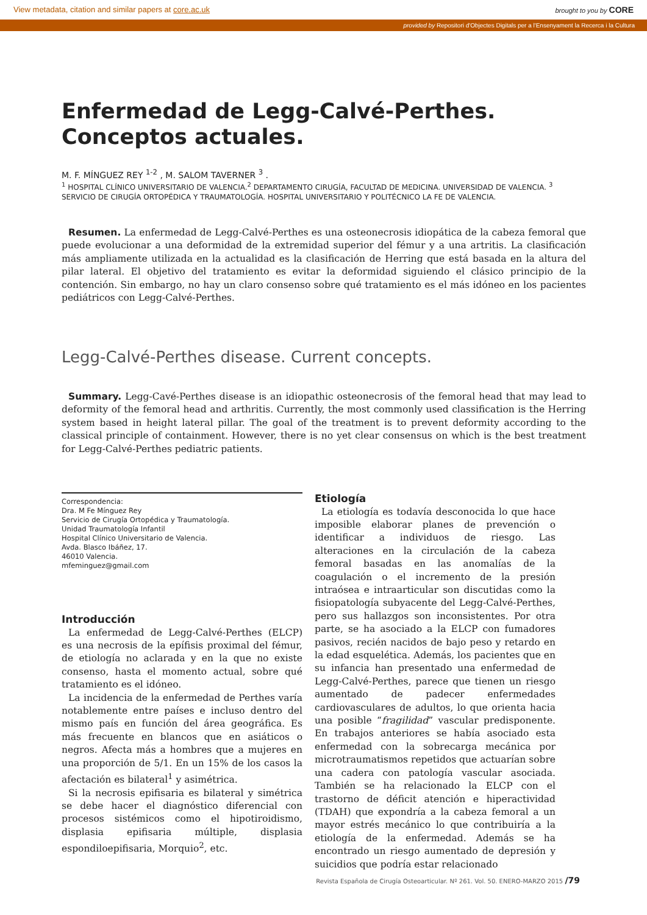View metadata, citation and similar papers at core.ac.uk brought to you by CORE
provided by Repositori d'Objectes Digitals per a l'Ensenyament la Recerca i la Cultura
Enfermedad de Legg-Calvé-Perthes.
Conceptos actuales.
M. F. MÍNGUEZ REY <sup>1-2</sup> , M. SALOM TAVERNER <sup>3</sup> .
<sup>1</sup> HOSPITAL CLÍNICO UNIVERSITARIO DE VALENCIA.<sup>2</sup> DEPARTAMENTO CIRUGÍA, FACULTAD DE MEDICINA. UNIVERSIDAD DE VALENCIA. <sup>3</sup> SERVICIO DE CIRUGÍA ORTOPÉDICA Y TRAUMATOLOGÍA. HOSPITAL UNIVERSITARIO Y POLITÉCNICO LA FE DE VALENCIA.
Resumen. La enfermedad de Legg-Calvé-Perthes es una osteonecrosis idiopática de la cabeza femoral que puede evolucionar a una deformidad de la extremidad superior del fémur y a una artritis. La clasificación más ampliamente utilizada en la actualidad es la clasificación de Herring que está basada en la altura del pilar lateral. El objetivo del tratamiento es evitar la deformidad siguiendo el clásico principio de la contención. Sin embargo, no hay un claro consenso sobre qué tratamiento es el más idóneo en los pacientes pediátricos con Legg-Calvé-Perthes.
Legg-Calvé-Perthes disease. Current concepts.
Summary. Legg-Cavé-Perthes disease is an idiopathic osteonecrosis of the femoral head that may lead to deformity of the femoral head and arthritis. Currently, the most commonly used classification is the Herring system based in height lateral pillar. The goal of the treatment is to prevent deformity according to the classical principle of containment. However, there is no yet clear consensus on which is the best treatment for Legg-Calvé-Perthes pediatric patients.
Correspondencia:
Dra. M Fe Mínguez Rey
Servicio de Cirugía Ortopédica y Traumatología.
Unidad Traumatología Infantil
Hospital Clínico Universitario de Valencia.
Avda. Blasco Ibáñez, 17.
46010 Valencia.
mfeminguez@gmail.com
Introducción
La enfermedad de Legg-Calvé-Perthes (ELCP) es una necrosis de la epífisis proximal del fémur, de etiología no aclarada y en la que no existe consenso, hasta el momento actual, sobre qué tratamiento es el idóneo.
La incidencia de la enfermedad de Perthes varía notablemente entre países e incluso dentro del mismo país en función del área geográfica. Es más frecuente en blancos que en asiáticos o negros. Afecta más a hombres que a mujeres en una proporción de 5/1. En un 15% de los casos la afectación es bilateral<sup>1</sup> y asimétrica.
Si la necrosis epifisaria es bilateral y simétrica se debe hacer el diagnóstico diferencial con procesos sistémicos como el hipotiroidismo, displasia epifisaria múltiple, displasia espondiloepifisaria, Morquio<sup>2</sup>, etc.
Etiología
La etiología es todavía desconocida lo que hace imposible elaborar planes de prevención o identificar a individuos de riesgo. Las alteraciones en la circulación de la cabeza femoral basadas en las anomalías de la coagulación o el incremento de la presión intraósea e intraarticular son discutidas como la fisiopatología subyacente del Legg-Calvé-Perthes, pero sus hallazgos son inconsistentes. Por otra parte, se ha asociado a la ELCP con fumadores pasivos, recién nacidos de bajo peso y retardo en la edad esquelética. Además, los pacientes que en su infancia han presentado una enfermedad de Legg-Calvé-Perthes, parece que tienen un riesgo aumentado de padecer enfermedades cardiovasculares de adultos, lo que orienta hacia una posible “fragilidad” vascular predisponente. En trabajos anteriores se había asociado esta enfermedad con la sobrecarga mecánica por microtraumatismos repetidos que actuarían sobre una cadera con patología vascular asociada. También se ha relacionado la ELCP con el trastorno de déficit atención e hiperactividad (TDAH) que expondría a la cabeza femoral a un mayor estrés mecánico lo que contribuiría a la etiología de la enfermedad. Además se ha encontrado un riesgo aumentado de depresión y suicidios que podría estar relacionado
Revista Española de Cirugía Osteoarticular. Nº 261. Vol. 50. ENERO-MARZO 2015 /79